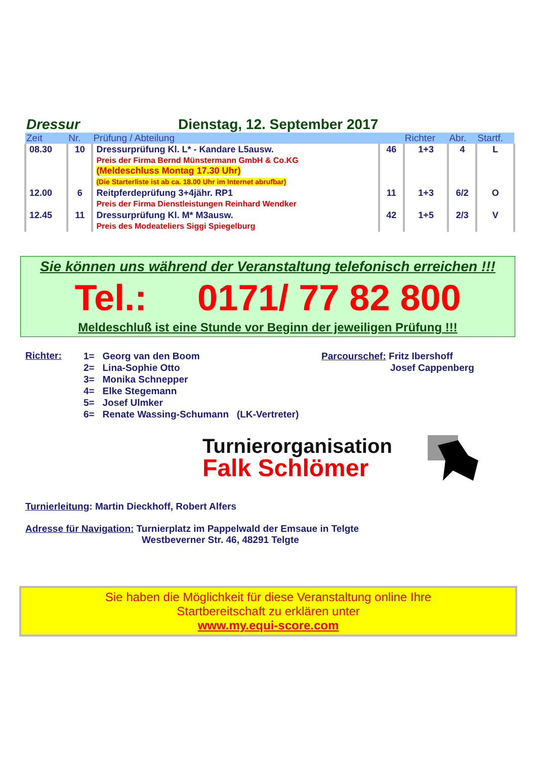Dressur Dienstag, 12. September 2017
| Zeit | Nr. | Prüfung / Abteilung | | Richter | Abr. | Startf. |
| --- | --- | --- | --- | --- | --- | --- |
| 08.30 | 10 | Dressurprüfung Kl. L* - Kandare L5ausw. Preis der Firma Bernd Münstermann GmbH & Co.KG (Meldeschluss Montag 17.30 Uhr) (Die Starterliste ist ab ca. 18.00 Uhr im Internet abrufbar) | 46 | 1+3 | 4 | L |
| 12.00 | 6 | Reitpferdeprüfung 3+4jähr. RP1 Preis der Firma Dienstleistungen Reinhard Wendker | 11 | 1+3 | 6/2 | O |
| 12.45 | 11 | Dressurprüfung Kl. M* M3ausw. Preis des Modeateliers Siggi Spiegelburg | 42 | 1+5 | 2/3 | V |
Sie können uns während der Veranstaltung telefonisch erreichen !!!
Tel.: 0171/ 77 82 800
Meldeschluß ist eine Stunde vor Beginn der jeweiligen Prüfung !!!
Richter:
1= Georg van den Boom
2= Lina-Sophie Otto
3= Monika Schnepper
4= Elke Stegemann
5= Josef Ulmker
6= Renate Wassing-Schumann (LK-Vertreter)
Parcourschef: Fritz Ibershoff
Josef Cappenberg
Turnierorganisation
Falk Schlömer
Turnierleitung: Martin Dieckhoff, Robert Alfers
Adresse für Navigation: Turnierplatz im Pappelwald der Emsaue in Telgte
Westbeverner Str. 46, 48291 Telgte
Sie haben die Möglichkeit für diese Veranstaltung online Ihre
Startbereitschaft zu erklären unter
www.my.equi-score.com